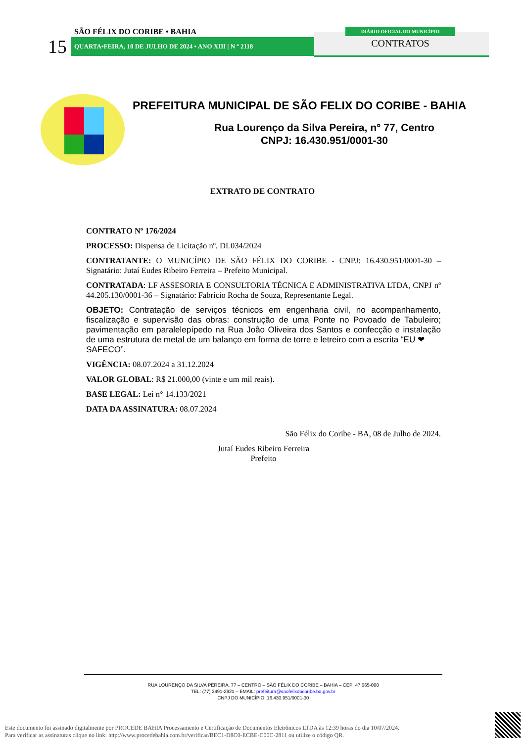SÃO FÉLIX DO CORIBE • BAHIA
15 QUARTA•FEIRA, 10 DE JULHO DE 2024 • ANO XIII | N º 2118
DIÁRIO OFICIAL DO MUNICÍPIO
CONTRATOS
PREFEITURA MUNICIPAL DE SÃO FELIX DO CORIBE - BAHIA
Rua Lourenço da Silva Pereira, n° 77, Centro
CNPJ: 16.430.951/0001-30
EXTRATO DE CONTRATO
CONTRATO Nº 176/2024
PROCESSO: Dispensa de Licitação nº. DL034/2024
CONTRATANTE: O MUNICÍPIO DE SÃO FÉLIX DO CORIBE - CNPJ: 16.430.951/0001-30 – Signatário: Jutaí Eudes Ribeiro Ferreira – Prefeito Municipal.
CONTRATADA: LF ASSESORIA E CONSULTORIA TÉCNICA E ADMINISTRATIVA LTDA, CNPJ nº 44.205.130/0001-36 – Signatário: Fabrício Rocha de Souza, Representante Legal.
OBJETO: Contratação de serviços técnicos em engenharia civil, no acompanhamento, fiscalização e supervisão das obras: construção de uma Ponte no Povoado de Tabuleiro; pavimentação em paralelepípedo na Rua João Oliveira dos Santos e confecção e instalação de uma estrutura de metal de um balanço em forma de torre e letreiro com a escrita “EU ❤
SAFECO”.
VIGÊNCIA: 08.07.2024 a 31.12.2024
VALOR GLOBAL: R$ 21.000,00 (vinte e um mil reais).
BASE LEGAL: Lei n° 14.133/2021
DATA DA ASSINATURA: 08.07.2024
São Félix do Coribe - BA, 08 de Julho de 2024.
Jutaí Eudes Ribeiro Ferreira
Prefeito
RUA LOURENÇO DA SILVA PEREIRA, 77 – CENTRO – SÃO FÉLIX DO CORIBE – BAHIA – CEP: 47.665-000
TEL: (77) 3491-2921 – EMAIL: prefeitura@saofelixdocoribe.ba.gov.br
CNPJ DO MUNICÍPIO: 16.430.951/0001-30
Este documento foi assinado digitalmente por PROCEDE BAHIA Processamento e Certificação de Documentos Eletrônicos LTDA às 12:39 horas do dia 10/07/2024.
Para verificar as assinaturas clique no link: http://www.procedebahia.com.br/verificar/BEC1-D8C0-ECBE-C00C-2811 ou utilize o código QR.